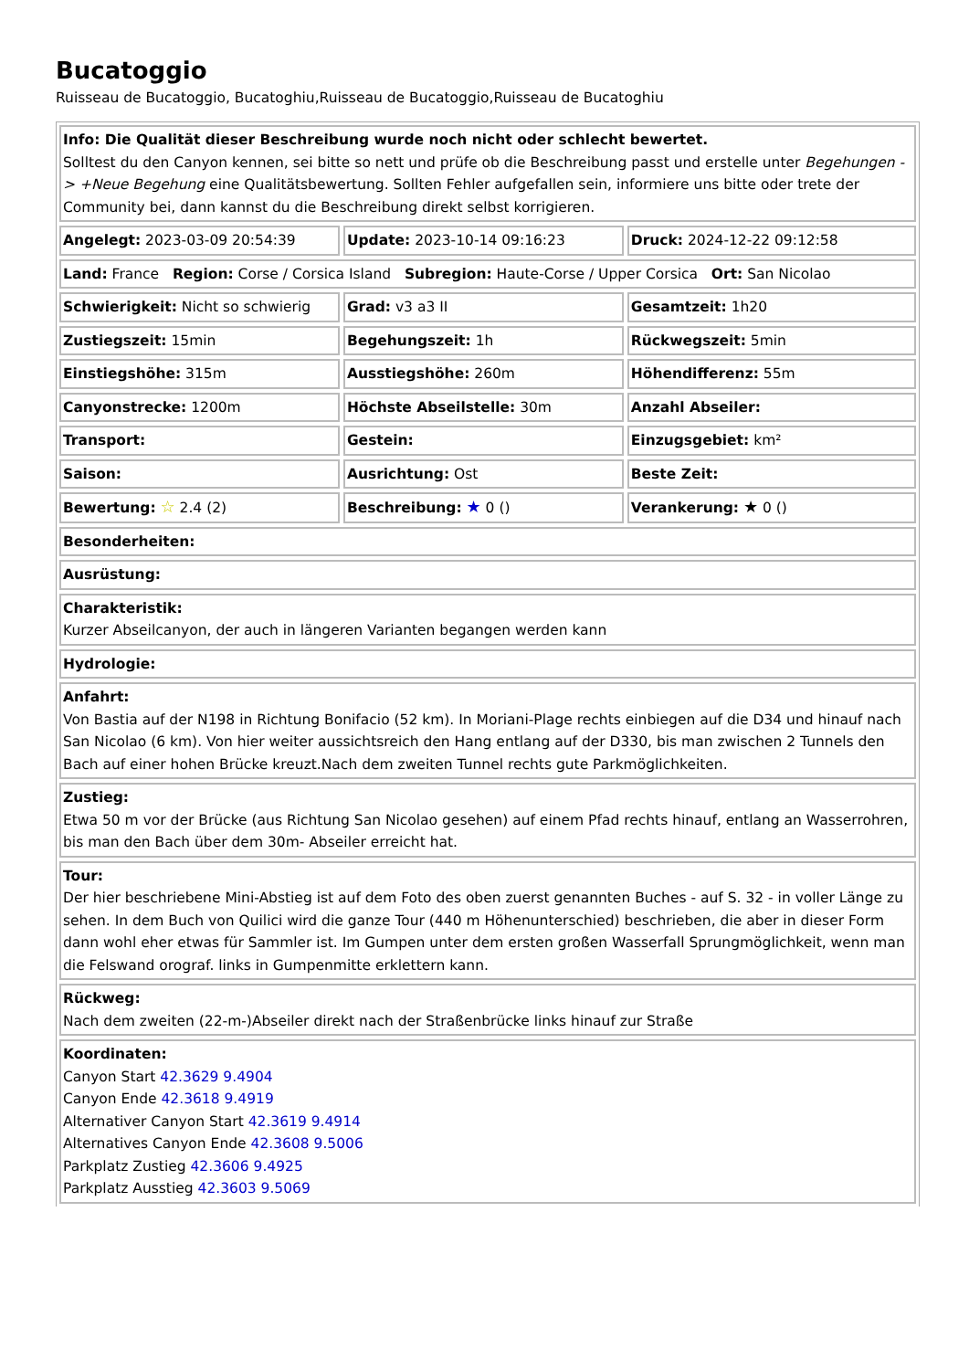Bucatoggio
Ruisseau de Bucatoggio, Bucatoghiu,Ruisseau de Bucatoggio,Ruisseau de Bucatoghiu
| Info: Die Qualität dieser Beschreibung wurde noch nicht oder schlecht bewertet. Solltest du den Canyon kennen, sei bitte so nett und prüfe ob die Beschreibung passt und erstelle unter Begehungen -> +Neue Begehung eine Qualitätsbewertung. Sollten Fehler aufgefallen sein, informiere uns bitte oder trete der Community bei, dann kannst du die Beschreibung direkt selbst korrigieren. |
| Angelegt: 2023-03-09 20:54:39 | Update: 2023-10-14 09:16:23 | Druck: 2024-12-22 09:12:58 |
| Land: France Region: Corse / Corsica Island Subregion: Haute-Corse / Upper Corsica Ort: San Nicolao | | |
| Schwierigkeit: Nicht so schwierig | Grad: v3 a3 II | Gesamtzeit: 1h20 |
| Zustiegszeit: 15min | Begehungszeit: 1h | Rückwegszeit: 5min |
| Einstiegshöhe: 315m | Ausstiegshöhe: 260m | Höhendifferenz: 55m |
| Canyonstrecke: 1200m | Höchste Abseilstelle: 30m | Anzahl Abseiler: |
| Transport: | Gestein: | Einzugsgebiet: km² |
| Saison: | Ausrichtung: Ost | Beste Zeit: |
| Bewertung: ☆ 2.4 (2) | Beschreibung: ★ 0 () | Verankerung: ★ 0 () |
| Besonderheiten: | | |
| Ausrüstung: | | |
| Charakteristik: Kurzer Abseilcanyon, der auch in längeren Varianten begangen werden kann | | |
| Hydrologie: | | |
| Anfahrt: Von Bastia auf der N198 in Richtung Bonifacio (52 km). In Moriani-Plage rechts einbiegen auf die D34 und hinauf nach San Nicolao (6 km). Von hier weiter aussichtsreich den Hang entlang auf der D330, bis man zwischen 2 Tunnels den Bach auf einer hohen Brücke kreuzt.Nach dem zweiten Tunnel rechts gute Parkmöglichkeiten. | | |
| Zustieg: Etwa 50 m vor der Brücke (aus Richtung San Nicolao gesehen) auf einem Pfad rechts hinauf, entlang an Wasserrohren, bis man den Bach über dem 30m- Abseiler erreicht hat. | | |
| Tour: Der hier beschriebene Mini-Abstieg ist auf dem Foto des oben zuerst genannten Buches - auf S. 32 - in voller Länge zu sehen. In dem Buch von Quilici wird die ganze Tour (440 m Höhenunterschied) beschrieben, die aber in dieser Form dann wohl eher etwas für Sammler ist. Im Gumpen unter dem ersten großen Wasserfall Sprungmöglichkeit, wenn man die Felswand orograf. links in Gumpenmitte erklettern kann. | | |
| Rückweg: Nach dem zweiten (22-m-)Abseiler direkt nach der Straßenbrücke links hinauf zur Straße | | |
| Koordinaten: Canyon Start 42.3629 9.4904 Canyon Ende 42.3618 9.4919 Alternativer Canyon Start 42.3619 9.4914 Alternatives Canyon Ende 42.3608 9.5006 Parkplatz Zustieg 42.3606 9.4925 Parkplatz Ausstieg 42.3603 9.5069 | | |